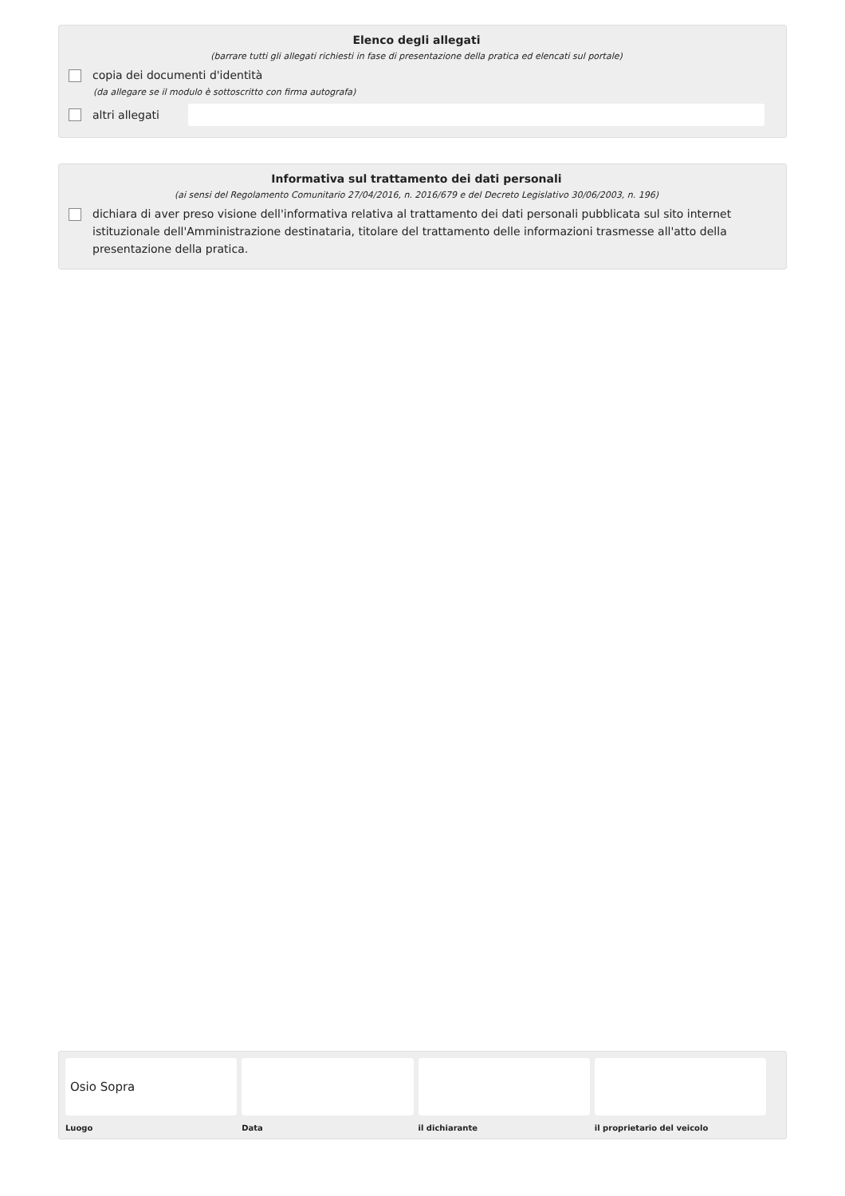Elenco degli allegati
(barrare tutti gli allegati richiesti in fase di presentazione della pratica ed elencati sul portale)
copia dei documenti d'identità
(da allegare se il modulo è sottoscritto con firma autografa)
altri allegati
Informativa sul trattamento dei dati personali
(ai sensi del Regolamento Comunitario 27/04/2016, n. 2016/679 e del Decreto Legislativo 30/06/2003, n. 196)
dichiara di aver preso visione dell'informativa relativa al trattamento dei dati personali pubblicata sul sito internet istituzionale dell'Amministrazione destinataria, titolare del trattamento delle informazioni trasmesse all'atto della presentazione della pratica.
Osio Sopra
Luogo
Data il dichiarante il proprietario del veicolo